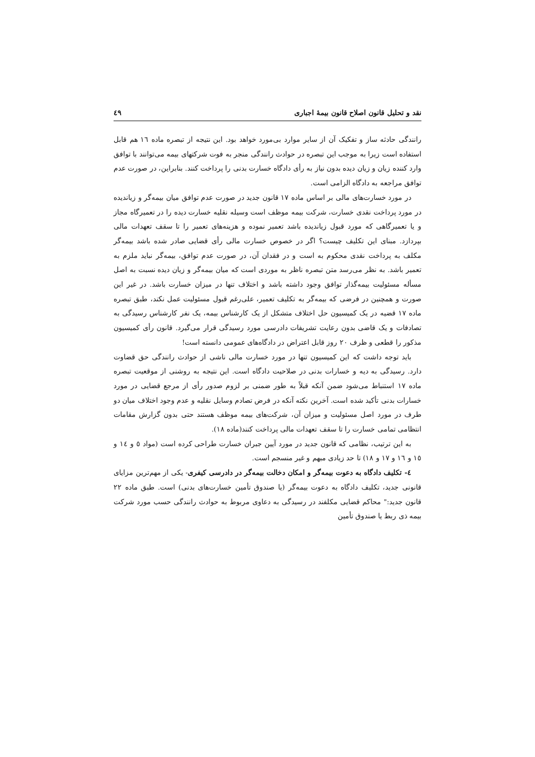نقد و تحلیل قانون اصلاح قانون بیمهٔ اجباری ٤٩
رانندگی حادثه ساز و تفکیک آن از سایر موارد بی‌مورد خواهد بود. این نتیجه از تبصره ماده ١٦ هم قابل استفاده است زیرا به موجب این تبصره در حوادث رانندگی منجر به فوت شرکتهای بیمه می‌توانند با توافق وارد کننده زیان و زیان دیده بدون نیاز به رأی دادگاه خسارت بدنی را پرداخت کنند. بنابراین، در صورت عدم توافق مراجعه به دادگاه الزامی است.
در مورد خسارت‌های مالی بر اساس ماده ١٧ قانون جدید در صورت عدم توافق میان بیمه‌گر و زیاندیده در مورد پرداخت نقدی خسارت، شرکت بیمه موظف است وسیله نقلیه خسارت دیده را در تعمیرگاه مجاز و یا تعمیرگاهی که مورد قبول زیاندیده باشد تعمیر نموده و هزینه‌های تعمیر را تا سقف تعهدات مالی بپردازد. مبنای این تکلیف چیست؟ اگر در خصوص خسارت مالی رأی قضایی صادر شده باشد بیمه‌گر مکلف به پرداخت نقدی محکوم به است و در فقدان آن، در صورت عدم توافق، بیمه‌گر نباید ملزم به تعمیر باشد. به نظر می‌رسد متن تبصره ناظر به موردی است که میان بیمه‌گر و زیان دیده نسبت به اصل مسأله مسئولیت بیمه‌گذار توافق وجود داشته باشد و اختلاف تنها در میزان خسارت باشد. در غیر این صورت و همچنین در فرضی که بیمه‌گر به تکلیف تعمیر، علی‌رغم قبول مسئولیت عمل نکند، طبق تبصره ماده ١٧ قضیه در یک کمیسیون حل اختلاف متشکل از یک کارشناس بیمه، یک نفر کارشناس رسیدگی به تصادفات و یک قاضی بدون رعایت تشریفات دادرسی مورد رسیدگی قرار می‌گیرد. قانون رأی کمیسیون مذکور را قطعی و ظرف ٢٠ روز قابل اعتراض در دادگاه‌های عمومی دانسته است!
باید توجه داشت که این کمیسیون تنها در مورد خسارت مالی ناشی از حوادث رانندگی حق قضاوت دارد. رسیدگی به دیه و خسارات بدنی در صلاحیت دادگاه است. این نتیجه به روشنی از موقعیت تبصره ماده ١٧ استنباط می‌شود ضمن آنکه قبلاً به طور ضمنی بر لزوم صدور رأی از مرجع قضایی در مورد خسارات بدنی تأکید شده است. آخرین نکته آنکه در فرض تصادم وسایل نقلیه و عدم وجود اختلاف میان دو طرف در مورد اصل مسئولیت و میزان آن، شرکت‌های بیمه موظف هستند حتی بدون گزارش مقامات انتظامی تمامی خسارت را تا سقف تعهدات مالی پرداخت کنند(ماده ١٨).
به این ترتیب، نظامی که قانون جدید در مورد آیین جبران خسارت طراحی کرده است (مواد ٥ و ١٤ و ١٥ و ١٦ و ١٧ و ١٨) تا حد زیادی مبهم و غیر منسجم است.
٤- تکلیف دادگاه به دعوت بیمه‌گر و امکان دخالت بیمه‌گر در دادرسی کیفری- یکی از مهم‌ترین مزایای قانونی جدید، تکلیف دادگاه به دعوت بیمه‌گر (یا صندوق تأمین خسارت‌های بدنی) است. طبق ماده ٢٢ قانون جدید:" محاکم قضایی مکلفند در رسیدگی به دعاوی مربوط به حوادث رانندگی حسب مورد شرکت بیمه ذی ربط یا صندوق تأمین